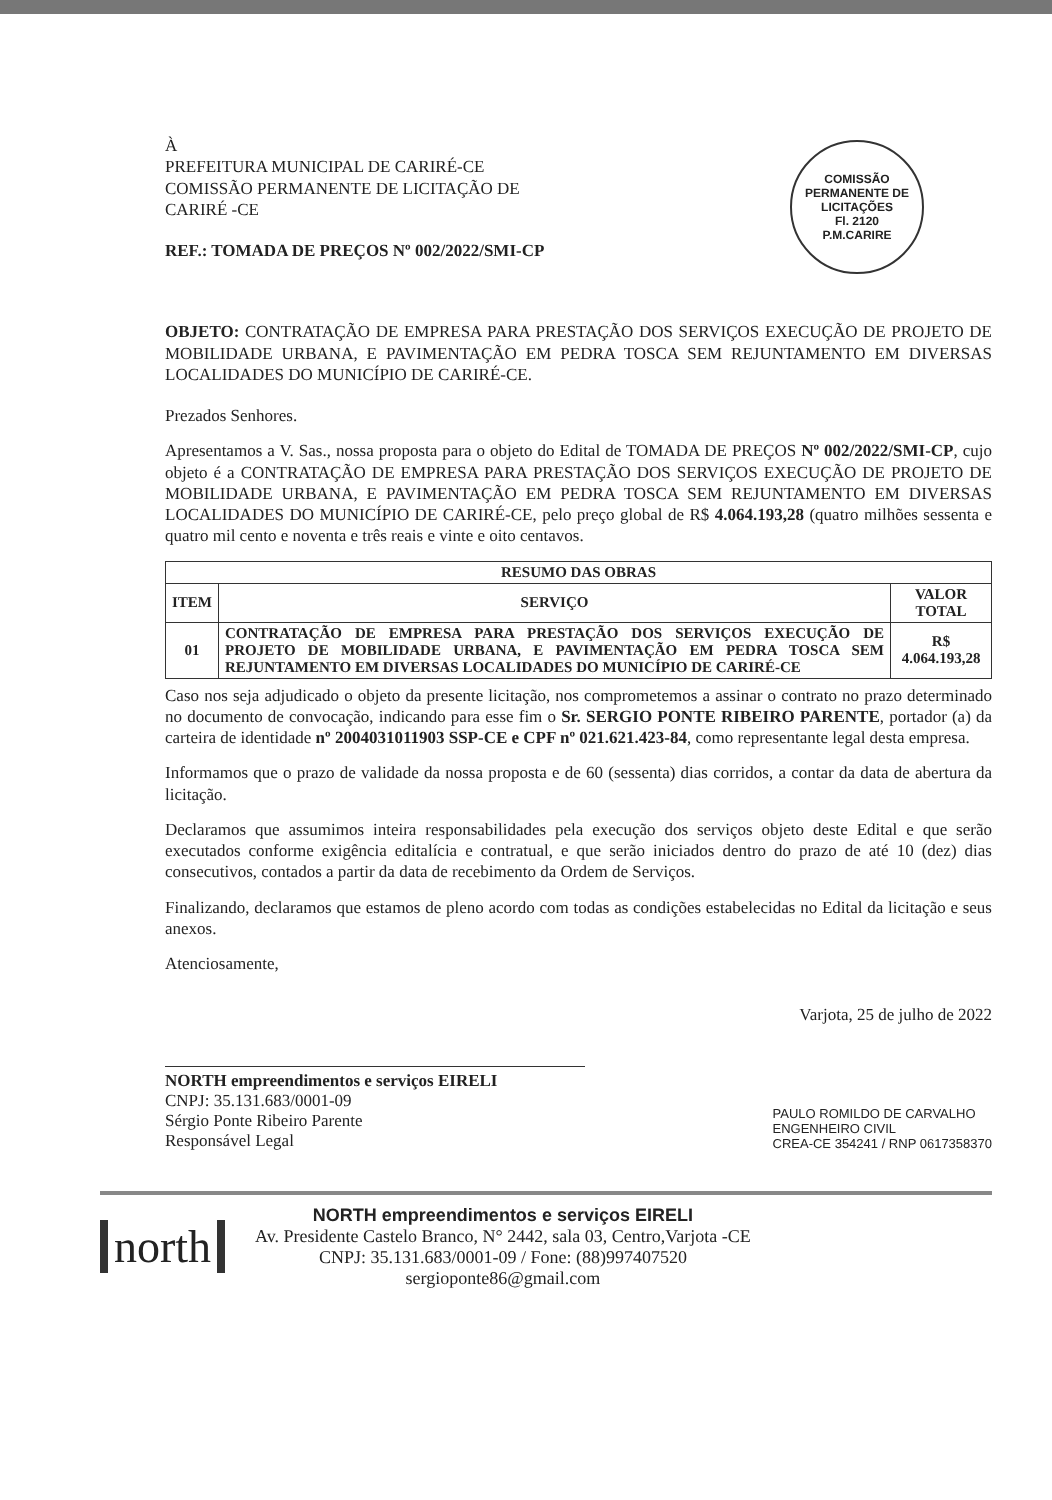COMISSÃO PERMANENTE DE LICITAÇÕES
Fl. 2120
P.M.CARIRE
À
PREFEITURA MUNICIPAL DE CARIRÉ-CE
COMISSÃO PERMANENTE DE LICITAÇÃO DE
CARIRÉ -CE
REF.: TOMADA DE PREÇOS Nº 002/2022/SMI-CP
OBJETO: CONTRATAÇÃO DE EMPRESA PARA PRESTAÇÃO DOS SERVIÇOS EXECUÇÃO DE PROJETO DE MOBILIDADE URBANA, E PAVIMENTAÇÃO EM PEDRA TOSCA SEM REJUNTAMENTO EM DIVERSAS LOCALIDADES DO MUNICÍPIO DE CARIRÉ-CE.
Prezados Senhores.
Apresentamos a V. Sas., nossa proposta para o objeto do Edital de TOMADA DE PREÇOS Nº 002/2022/SMI-CP, cujo objeto é a CONTRATAÇÃO DE EMPRESA PARA PRESTAÇÃO DOS SERVIÇOS EXECUÇÃO DE PROJETO DE MOBILIDADE URBANA, E PAVIMENTAÇÃO EM PEDRA TOSCA SEM REJUNTAMENTO EM DIVERSAS LOCALIDADES DO MUNICÍPIO DE CARIRÉ-CE, pelo preço global de R$ 4.064.193,28 (quatro milhões sessenta e quatro mil cento e noventa e três reais e vinte e oito centavos.
| RESUMO DAS OBRAS | | |
| --- | --- | --- |
| ITEM | SERVIÇO | VALOR TOTAL |
| 01 | CONTRATAÇÃO DE EMPRESA PARA PRESTAÇÃO DOS SERVIÇOS EXECUÇÃO DE PROJETO DE MOBILIDADE URBANA, E PAVIMENTAÇÃO EM PEDRA TOSCA SEM REJUNTAMENTO EM DIVERSAS LOCALIDADES DO MUNICÍPIO DE CARIRÉ-CE | R$ 4.064.193,28 |
Caso nos seja adjudicado o objeto da presente licitação, nos comprometemos a assinar o contrato no prazo determinado no documento de convocação, indicando para esse fim o Sr. SERGIO PONTE RIBEIRO PARENTE, portador (a) da carteira de identidade nº 2004031011903 SSP-CE e CPF nº 021.621.423-84, como representante legal desta empresa.
Informamos que o prazo de validade da nossa proposta e de 60 (sessenta) dias corridos, a contar da data de abertura da licitação.
Declaramos que assumimos inteira responsabilidades pela execução dos serviços objeto deste Edital e que serão executados conforme exigência editalícia e contratual, e que serão iniciados dentro do prazo de até 10 (dez) dias consecutivos, contados a partir da data de recebimento da Ordem de Serviços.
Finalizando, declaramos que estamos de pleno acordo com todas as condições estabelecidas no Edital da licitação e seus anexos.
Atenciosamente,
Varjota, 25 de julho de 2022
NORTH empreendimentos e serviços EIRELI
CNPJ: 35.131.683/0001-09
Sérgio Ponte Ribeiro Parente
Responsável Legal
PAULO ROMILDO DE CARVALHO
ENGENHEIRO CIVIL
CREA-CE 354241 / RNP 0617358370
north
NORTH empreendimentos e serviços EIRELI
Av. Presidente Castelo Branco, N° 2442, sala 03, Centro,Varjota -CE
CNPJ: 35.131.683/0001-09 / Fone: (88)997407520
sergioponte86@gmail.com